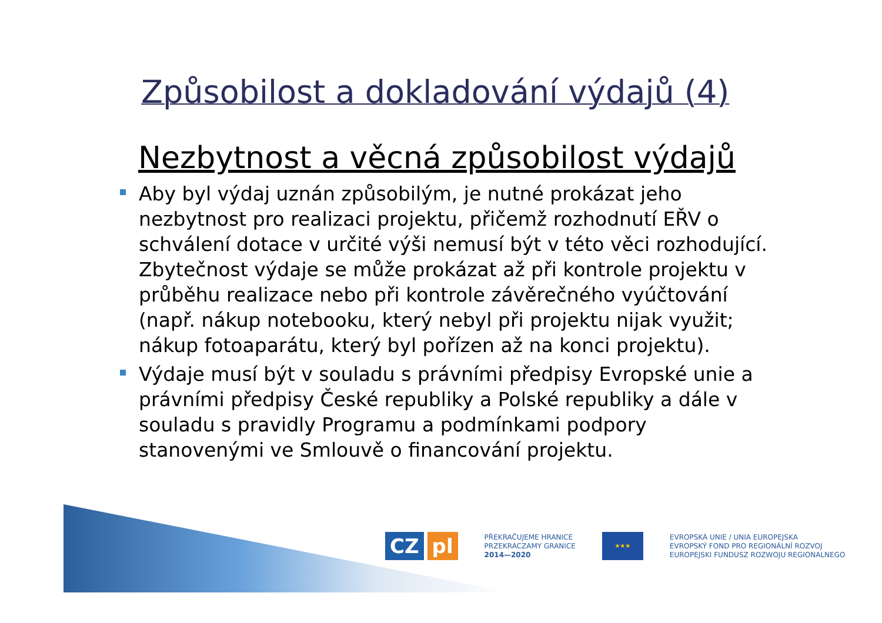Způsobilost a dokladování výdajů (4)
Nezbytnost a věcná způsobilost výdajů
Aby byl výdaj uznán způsobilým, je nutné prokázat jeho nezbytnost pro realizaci projektu, přičemž rozhodnutí EŘV o schválení dotace v určité výši nemusí být v této věci rozhodující. Zbytečnost výdaje se může prokázat až při kontrole projektu v průběhu realizace nebo při kontrole závěrečného vyúčtování (např. nákup notebooku, který nebyl při projektu nijak využit; nákup fotoaparátu, který byl pořízen až na konci projektu).
Výdaje musí být v souladu s právními předpisy Evropské unie a právními předpisy České republiky a Polské republiky a dále v souladu s pravidly Programu a podmínkami podpory stanovenými ve Smlouvě o financování projektu.
CZ pl
PŘEKRAČUJEME HRANICE
PRZEKRACZAMY GRANICE
2014—2020
★★★
EVROPSKÁ UNIE / UNIA EUROPEJSKA
EVROPSKÝ FOND PRO REGIONÁLNÍ ROZVOJ
EUROPEJSKI FUNDUSZ ROZWOJU REGIONALNEGO